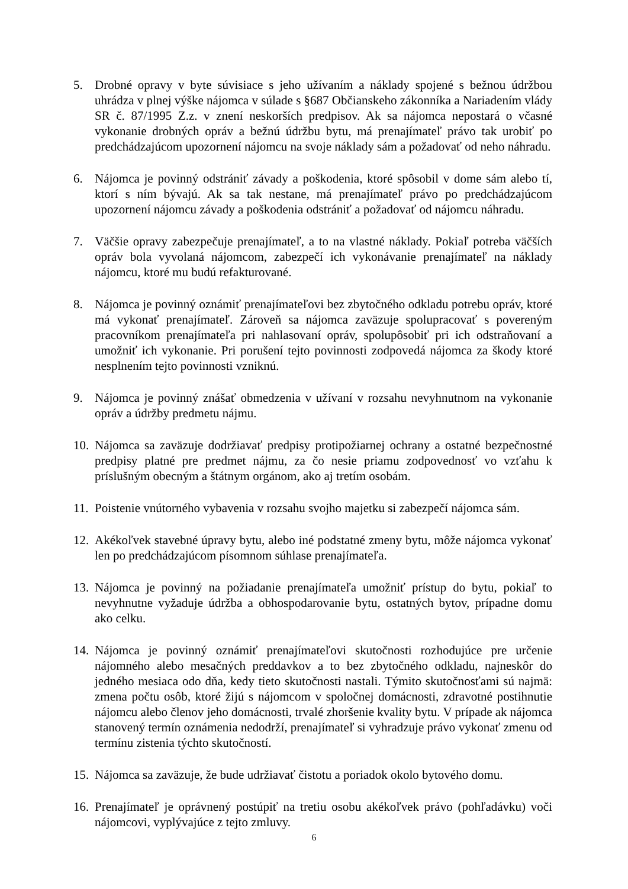5. Drobné opravy v byte súvisiace s jeho užívaním a náklady spojené s bežnou údržbou uhrádza v plnej výške nájomca v súlade s §687 Občianskeho zákonníka a Nariadením vlády SR č. 87/1995 Z.z. v znení neskorších predpisov. Ak sa nájomca nepostará o včasné vykonanie drobných opráv a bežnú údržbu bytu, má prenajímateľ právo tak urobiť po predchádzajúcom upozornení nájomcu na svoje náklady sám a požadovať od neho náhradu.
6. Nájomca je povinný odstrániť závady a poškodenia, ktoré spôsobil v dome sám alebo tí, ktorí s ním bývajú. Ak sa tak nestane, má prenajímateľ právo po predchádzajúcom upozornení nájomcu závady a poškodenia odstrániť a požadovať od nájomcu náhradu.
7. Väčšie opravy zabezpečuje prenajímateľ, a to na vlastné náklady. Pokiaľ potreba väčších opráv bola vyvolaná nájomcom, zabezpečí ich vykonávanie prenajímateľ na náklady nájomcu, ktoré mu budú refakturované.
8. Nájomca je povinný oznámiť prenajímateľovi bez zbytočného odkladu potrebu opráv, ktoré má vykonať prenajímateľ. Zároveň sa nájomca zaväzuje spolupracovať s povereným pracovníkom prenajímateľa pri nahlasovaní opráv, spolupôsobiť pri ich odstraňovaní a umožniť ich vykonanie. Pri porušení tejto povinnosti zodpovedá nájomca za škody ktoré nesplnením tejto povinnosti vzniknú.
9. Nájomca je povinný znášať obmedzenia v užívaní v rozsahu nevyhnutnom na vykonanie opráv a údržby predmetu nájmu.
10.
Nájomca sa zaväzuje dodržiavať predpisy protipožiarnej ochrany a ostatné bezpečnostné predpisy platné pre predmet nájmu, za čo nesie priamu zodpovednosť vo vzťahu k príslušným obecným a štátnym orgánom, ako aj tretím osobám.
11.
Poistenie vnútorného vybavenia v rozsahu svojho majetku si zabezpečí nájomca sám.
12.
Akékoľvek stavebné úpravy bytu, alebo iné podstatné zmeny bytu, môže nájomca vykonať len po predchádzajúcom písomnom súhlase prenajímateľa.
13.
Nájomca je povinný na požiadanie prenajímateľa umožniť prístup do bytu, pokiaľ to nevyhnutne vyžaduje údržba a obhospodarovanie bytu, ostatných bytov, prípadne domu ako celku.
14.
Nájomca je povinný oznámiť prenajímateľovi skutočnosti rozhodujúce pre určenie nájomného alebo mesačných preddavkov a to bez zbytočného odkladu, najneskôr do jedného mesiaca odo dňa, kedy tieto skutočnosti nastali. Týmito skutočnosťami sú najmä: zmena počtu osôb, ktoré žijú s nájomcom v spoločnej domácnosti, zdravotné postihnutie nájomcu alebo členov jeho domácnosti, trvalé zhoršenie kvality bytu. V prípade ak nájomca stanovený termín oznámenia nedodrží, prenajímateľ si vyhradzuje právo vykonať zmenu od termínu zistenia týchto skutočností.
15.
Nájomca sa zaväzuje, že bude udržiavať čistotu a poriadok okolo bytového domu.
16.
Prenajímateľ je oprávnený postúpiť na tretiu osobu akékoľvek právo (pohľadávku) voči nájomcovi, vyplývajúce z tejto zmluvy.
6